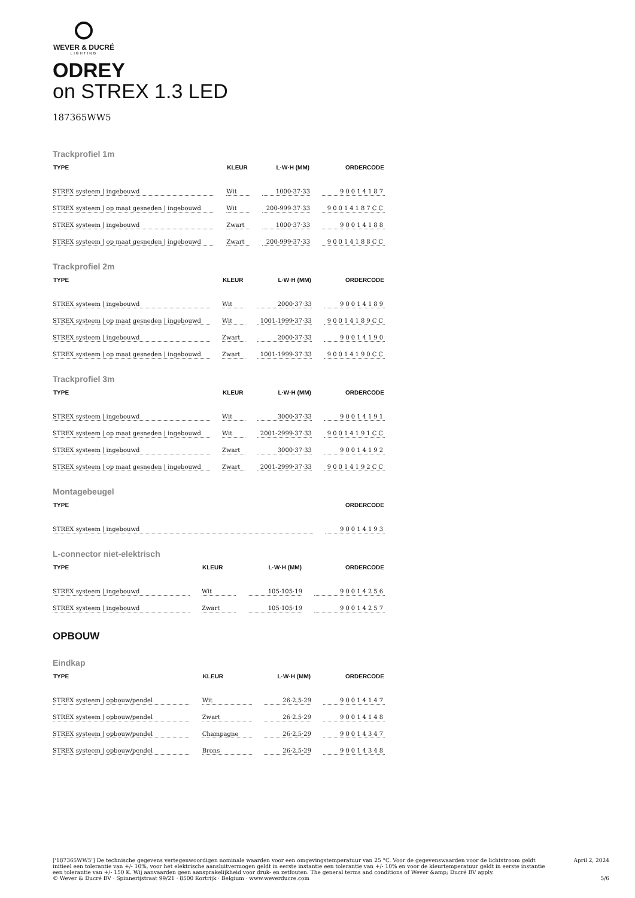WEVER & DUCRÉ
LIGHTING
ODREY
on STREX 1.3 LED
187365WW5
Trackprofiel 1m
| TYPE | KLEUR | L·W·H (MM) | ORDERCODE |
| --- | --- | --- | --- |
| STREX systeem / ingebouwd | Wit | 1000·37·33 | 90014187 |
| STREX systeem / op maat gesneden / ingebouwd | Wit | 200-999·37·33 | 90014187CC |
| STREX systeem / ingebouwd | Zwart | 1000·37·33 | 90014188 |
| STREX systeem / op maat gesneden / ingebouwd | Zwart | 200-999·37·33 | 90014188CC |
Trackprofiel 2m
| TYPE | KLEUR | L·W·H (MM) | ORDERCODE |
| --- | --- | --- | --- |
| STREX systeem / ingebouwd | Wit | 2000·37·33 | 90014189 |
| STREX systeem / op maat gesneden / ingebouwd | Wit | 1001-1999·37·33 | 90014189CC |
| STREX systeem / ingebouwd | Zwart | 2000·37·33 | 90014190 |
| STREX systeem / op maat gesneden / ingebouwd | Zwart | 1001-1999·37·33 | 90014190CC |
Trackprofiel 3m
| TYPE | KLEUR | L·W·H (MM) | ORDERCODE |
| --- | --- | --- | --- |
| STREX systeem / ingebouwd | Wit | 3000·37·33 | 90014191 |
| STREX systeem / op maat gesneden / ingebouwd | Wit | 2001-2999·37·33 | 90014191CC |
| STREX systeem / ingebouwd | Zwart | 3000·37·33 | 90014192 |
| STREX systeem / op maat gesneden / ingebouwd | Zwart | 2001-2999·37·33 | 90014192CC |
Montagebeugel
| TYPE | ORDERCODE |
| --- | --- |
| STREX systeem / ingebouwd | 90014193 |
L-connector niet-elektrisch
| TYPE | KLEUR | L·W·H (MM) | ORDERCODE |
| --- | --- | --- | --- |
| STREX systeem / ingebouwd | Wit | 105·105·19 | 90014256 |
| STREX systeem / ingebouwd | Zwart | 105·105·19 | 90014257 |
OPBOUW
Eindkap
| TYPE | KLEUR | L·W·H (MM) | ORDERCODE |
| --- | --- | --- | --- |
| STREX systeem / opbouw/pendel | Wit | 26·2.5·29 | 90014147 |
| STREX systeem / opbouw/pendel | Zwart | 26·2.5·29 | 90014148 |
| STREX systeem / opbouw/pendel | Champagne | 26·2.5·29 | 90014347 |
| STREX systeem / opbouw/pendel | Brons | 26·2.5·29 | 90014348 |
['187365WW5'] De technische gegevens vertegenwoordigen nominale waarden voor een omgevingstemperatuur van 25 °C. Voor de gegevenswaarden voor de lichtstroom geldt initieel een tolerantie van +/- 10%, voor het elektrische aansluitvermogen geldt in eerste instantie een tolerantie van +/- 10% en voor de kleurtemperatuur geldt in eerste instantie een tolerantie van +/- 150 K. Wij aanvaarden geen aansprakelijkheid voor druk- en zetfouten. The general terms and conditions of Wever &amp; Ducré BV apply.
© Wever & Ducré BV · Spinnerijstraat 99/21 · 8500 Kortrijk · Belgium · www.weverducre.com
April 2, 2024
5/6